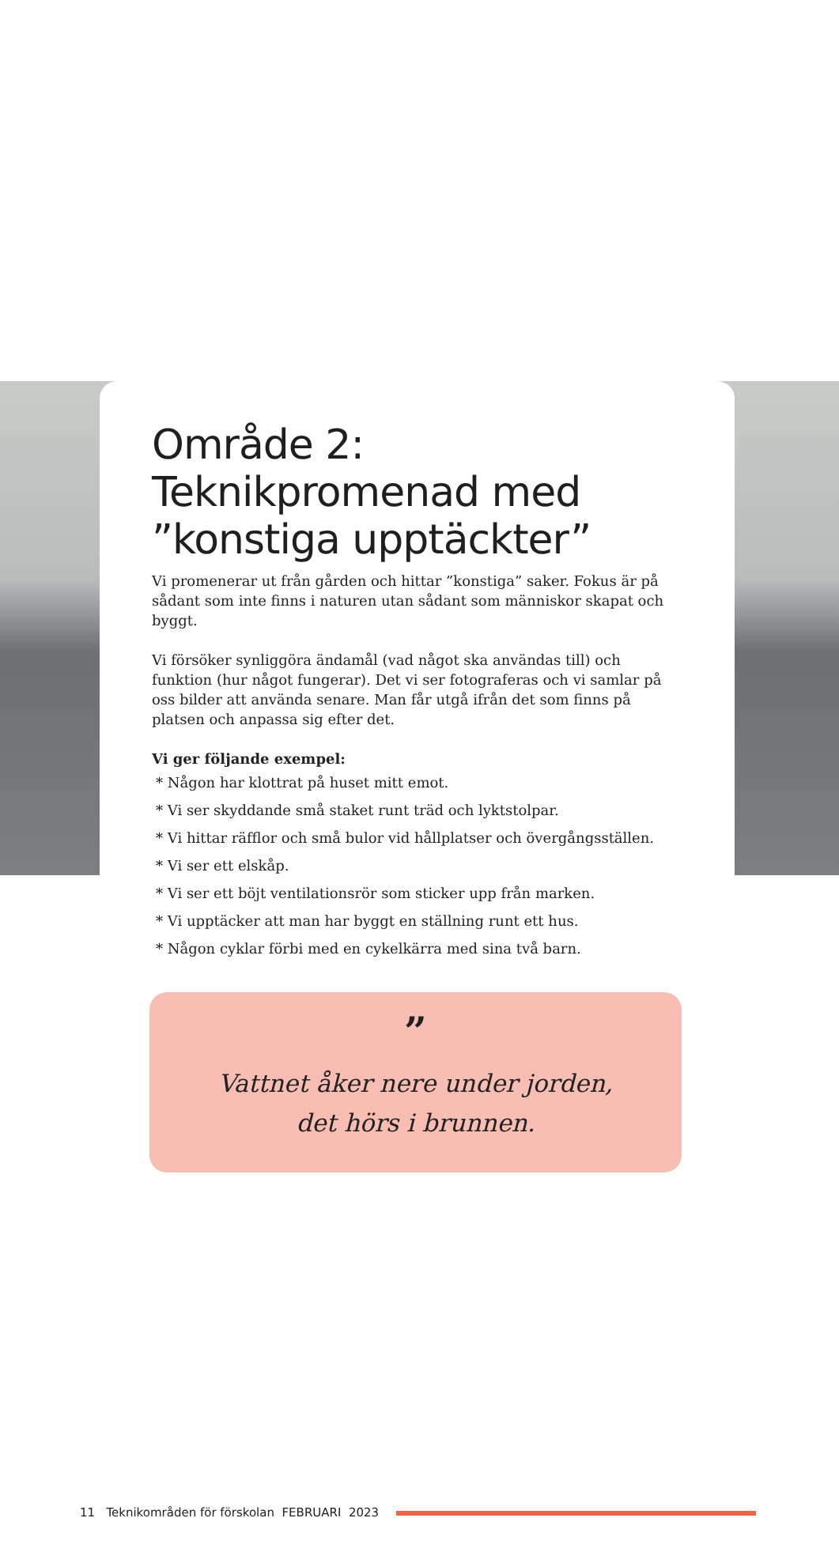Område 2: Teknikpromenad med ”konstiga upptäckter”
Vi promenerar ut från gården och hittar ”konstiga” saker. Fokus är på sådant som inte finns i naturen utan sådant som människor skapat och byggt.
Vi försöker synliggöra ändamål (vad något ska användas till) och funktion (hur något fungerar). Det vi ser fotograferas och vi samlar på oss bilder att använda senare. Man får utgå ifrån det som finns på platsen och anpassa sig efter det.
Vi ger följande exempel:
* Någon har klottrat på huset mitt emot.
* Vi ser skyddande små staket runt träd och lyktstolpar.
* Vi hittar räfflor och små bulor vid hållplatser och övergångsställen.
* Vi ser ett elskåp.
* Vi ser ett böjt ventilationsrör som sticker upp från marken.
* Vi upptäcker att man har byggt en ställning runt ett hus.
* Någon cyklar förbi med en cykelkärra med sina två barn.
”
Vattnet åker nere under jorden,
det hörs i brunnen.
11 Teknikområden för förskolan FEBRUARI 2023